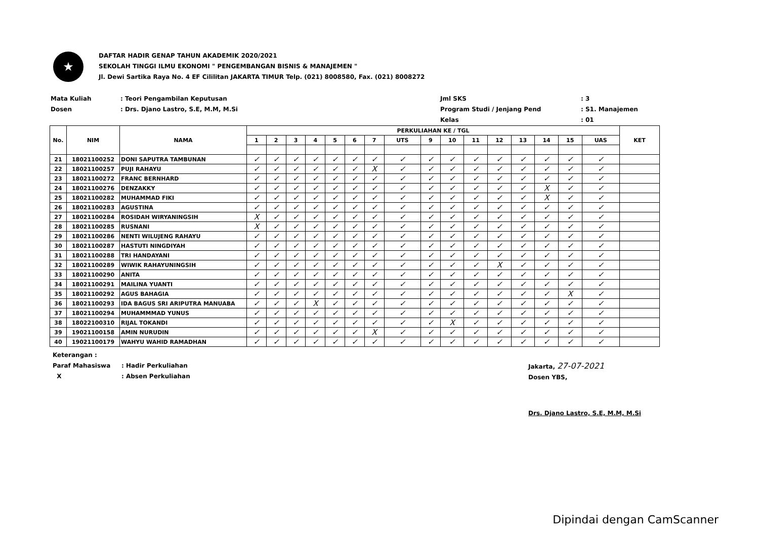★
DAFTAR HADIR GENAP TAHUN AKADEMIK 2020/2021
SEKOLAH TINGGI ILMU EKONOMI " PENGEMBANGAN BISNIS & MANAJEMEN "
Jl. Dewi Sartika Raya No. 4 EF Cililitan JAKARTA TIMUR Telp. (021) 8008580, Fax. (021) 8008272
Mata Kuliah: Teori Pengambilan Keputusan
Dosen: Drs. Djano Lastro, S.E, M.M, M.Si
Jml SKS: 3
Program Studi / Jenjang Pend: S1. Manajemen
Kelas: 01
| No. | NIM | NAMA | PERKULIAHAN KE / TGL | | | | | | | | | | | | | | | | KET |
| --- | --- | --- | --- | --- | --- | --- | --- | --- | --- | --- | --- | --- | --- | --- | --- | --- | --- | --- | --- |
| | | | 1 | 2 | 3 | 4 | 5 | 6 | 7 | UTS | 9 | 10 | 11 | 12 | 13 | 14 | 15 | UAS | |
| 21 | 18021100252 | DONI SAPUTRA TAMBUNAN | ✓ | ✓ | ✓ | ✓ | ✓ | ✓ | ✓ | ✓ | ✓ | ✓ | ✓ | ✓ | ✓ | ✓ | ✓ | ✓ | |
| 22 | 18021100257 | PUJI RAHAYU | ✓ | ✓ | ✓ | ✓ | ✓ | ✓ | X | ✓ | ✓ | ✓ | ✓ | ✓ | ✓ | ✓ | ✓ | ✓ | |
| 23 | 18021100272 | FRANC BERNHARD | ✓ | ✓ | ✓ | ✓ | ✓ | ✓ | ✓ | ✓ | ✓ | ✓ | ✓ | ✓ | ✓ | ✓ | ✓ | ✓ | |
| 24 | 18021100276 | DENZAKKY | ✓ | ✓ | ✓ | ✓ | ✓ | ✓ | ✓ | ✓ | ✓ | ✓ | ✓ | ✓ | ✓ | X | ✓ | ✓ | |
| 25 | 18021100282 | MUHAMMAD FIKI | ✓ | ✓ | ✓ | ✓ | ✓ | ✓ | ✓ | ✓ | ✓ | ✓ | ✓ | ✓ | ✓ | X | ✓ | ✓ | |
| 26 | 18021100283 | AGUSTINA | ✓ | ✓ | ✓ | ✓ | ✓ | ✓ | ✓ | ✓ | ✓ | ✓ | ✓ | ✓ | ✓ | ✓ | ✓ | ✓ | |
| 27 | 18021100284 | ROSIDAH WIRYANINGSIH | X | ✓ | ✓ | ✓ | ✓ | ✓ | ✓ | ✓ | ✓ | ✓ | ✓ | ✓ | ✓ | ✓ | ✓ | ✓ | |
| 28 | 18021100285 | RUSNANI | X | ✓ | ✓ | ✓ | ✓ | ✓ | ✓ | ✓ | ✓ | ✓ | ✓ | ✓ | ✓ | ✓ | ✓ | ✓ | |
| 29 | 18021100286 | NENTI WILUJENG RAHAYU | ✓ | ✓ | ✓ | ✓ | ✓ | ✓ | ✓ | ✓ | ✓ | ✓ | ✓ | ✓ | ✓ | ✓ | ✓ | ✓ | |
| 30 | 18021100287 | HASTUTI NINGDIYAH | ✓ | ✓ | ✓ | ✓ | ✓ | ✓ | ✓ | ✓ | ✓ | ✓ | ✓ | ✓ | ✓ | ✓ | ✓ | ✓ | |
| 31 | 18021100288 | TRI HANDAYANI | ✓ | ✓ | ✓ | ✓ | ✓ | ✓ | ✓ | ✓ | ✓ | ✓ | ✓ | ✓ | ✓ | ✓ | ✓ | ✓ | |
| 32 | 18021100289 | WIWIK RAHAYUNINGSIH | ✓ | ✓ | ✓ | ✓ | ✓ | ✓ | ✓ | ✓ | ✓ | ✓ | ✓ | X | ✓ | ✓ | ✓ | ✓ | |
| 33 | 18021100290 | ANITA | ✓ | ✓ | ✓ | ✓ | ✓ | ✓ | ✓ | ✓ | ✓ | ✓ | ✓ | ✓ | ✓ | ✓ | ✓ | ✓ | |
| 34 | 18021100291 | MAILINA YUANTI | ✓ | ✓ | ✓ | ✓ | ✓ | ✓ | ✓ | ✓ | ✓ | ✓ | ✓ | ✓ | ✓ | ✓ | ✓ | ✓ | |
| 35 | 18021100292 | AGUS BAHAGIA | ✓ | ✓ | ✓ | ✓ | ✓ | ✓ | ✓ | ✓ | ✓ | ✓ | ✓ | ✓ | ✓ | ✓ | X | ✓ | |
| 36 | 18021100293 | IDA BAGUS SRI ARIPUTRA MANUABA | ✓ | ✓ | ✓ | X | ✓ | ✓ | ✓ | ✓ | ✓ | ✓ | ✓ | ✓ | ✓ | ✓ | ✓ | ✓ | |
| 37 | 18021100294 | MUHAMMMAD YUNUS | ✓ | ✓ | ✓ | ✓ | ✓ | ✓ | ✓ | ✓ | ✓ | ✓ | ✓ | ✓ | ✓ | ✓ | ✓ | ✓ | |
| 38 | 18022100310 | RIJAL TOKANDI | ✓ | ✓ | ✓ | ✓ | ✓ | ✓ | ✓ | ✓ | ✓ | X | ✓ | ✓ | ✓ | ✓ | ✓ | ✓ | |
| 39 | 19021100158 | AMIN NURUDIN | ✓ | ✓ | ✓ | ✓ | ✓ | ✓ | X | ✓ | ✓ | ✓ | ✓ | ✓ | ✓ | ✓ | ✓ | ✓ | |
| 40 | 19021100179 | WAHYU WAHID RAMADHAN | ✓ | ✓ | ✓ | ✓ | ✓ | ✓ | ✓ | ✓ | ✓ | ✓ | ✓ | ✓ | ✓ | ✓ | ✓ | ✓ | |
Keterangan :
Paraf Mahasiswa: Hadir Perkuliahan
X: Absen Perkuliahan
Jakarta, 27-07-2021
Dosen YBS,
Drs. Djano Lastro, S.E, M.M, M.Si
Dipindai dengan CamScanner